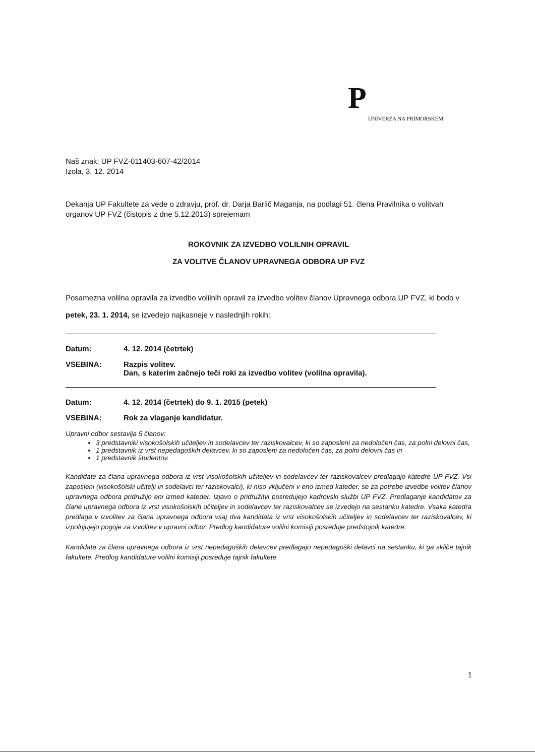P
UNIVERZA NA PRIMORSKEM
Naš znak: UP FVZ-011403-607-42/2014
Izola, 3. 12. 2014
Dekanja UP Fakultete za vede o zdravju, prof. dr. Darja Barlič Maganja, na podlagi 51. člena Pravilnika o volitvah organov UP FVZ (čistopis z dne 5.12.2013) sprejemam
ROKOVNIK ZA IZVEDBO VOLILNIH OPRAVIL
ZA VOLITVE ČLANOV UPRAVNEGA ODBORA UP FVZ
Posamezna volilna opravila za izvedbo volilnih opravil za izvedbo volitev članov Upravnega odbora UP FVZ, ki bodo v petek, 23. 1. 2014, se izvedejo najkasneje v naslednjih rokih:
Datum: 4. 12. 2014 (četrtek)
VSEBINA: Razpis volitev.
Dan, s katerim začnejo teči roki za izvedbo volitev (volilna opravila).
Datum: 4. 12. 2014 (četrtek) do 9. 1. 2015 (petek)
VSEBINA: Rok za vlaganje kandidatur.
Upravni odbor sestavlja 5 članov:
3 predstavniki visokošolskih učiteljev in sodelavcev ter raziskovalcev, ki so zaposleni za nedoločen čas, za polni delovni čas,
1 predstavnik iz vrst nepedagoških delavcev, ki so zaposleni za nedoločen čas, za polni delovni čas in
1 predstavnik študentov.
Kandidate za člana upravnega odbora iz vrst visokošolskih učiteljev in sodelavcev ter raziskovalcev predlagajo katedre UP FVZ. Vsi zaposleni (visokošolski učitelji in sodelavci ter raziskovalci), ki niso vključeni v eno izmed kateder, se za potrebe izvedbe volitev članov upravnega odbora pridružijo eni izmed kateder. Izjavo o pridružitvi posredujejo kadrovski službi UP FVZ. Predlaganje kandidatov za člane upravnega odbora iz vrst visokošolskih učiteljev in sodelavcev ter raziskovalcev se izvedejo na sestanku katedre. Vsaka katedra predlaga v izvolitev za člana upravnega odbora vsaj dva kandidata iz vrst visokošolskih učiteljev in sodelavcev ter raziskovalcev, ki izpolnjujejo pogoje za izvolitev v upravni odbor. Predlog kandidature volilni komisiji posreduje predstojnik katedre.
Kandidata za člana upravnega odbora iz vrst nepedagoških delavcev predlagajo nepedagoški delavci na sestanku, ki ga skliče tajnik fakultete. Predlog kandidature volilni komisiji posreduje tajnik fakultete.
1